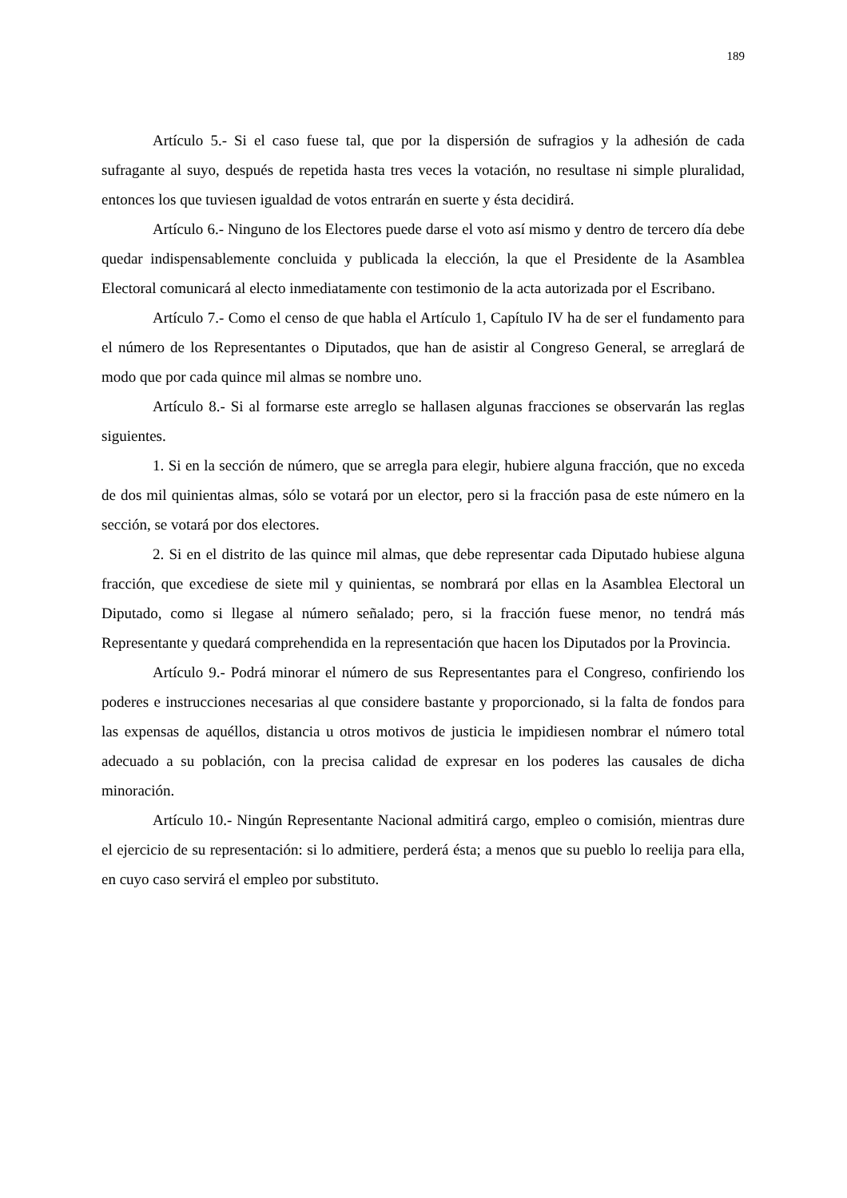189
Artículo 5.- Si el caso fuese tal, que por la dispersión de sufragios y la adhesión de cada sufragante al suyo, después de repetida hasta tres veces la votación, no resultase ni simple pluralidad, entonces los que tuviesen igualdad de votos entrarán en suerte y ésta decidirá.
Artículo 6.- Ninguno de los Electores puede darse el voto así mismo y dentro de tercero día debe quedar indispensablemente concluida y publicada la elección, la que el Presidente de la Asamblea Electoral comunicará al electo inmediatamente con testimonio de la acta autorizada por el Escribano.
Artículo 7.- Como el censo de que habla el Artículo 1, Capítulo IV ha de ser el fundamento para el número de los Representantes o Diputados, que han de asistir al Congreso General, se arreglará de modo que por cada quince mil almas se nombre uno.
Artículo 8.- Si al formarse este arreglo se hallasen algunas fracciones se observarán las reglas siguientes.
1. Si en la sección de número, que se arregla para elegir, hubiere alguna fracción, que no exceda de dos mil quinientas almas, sólo se votará por un elector, pero si la fracción pasa de este número en la sección, se votará por dos electores.
2. Si en el distrito de las quince mil almas, que debe representar cada Diputado hubiese alguna fracción, que excediese de siete mil y quinientas, se nombrará por ellas en la Asamblea Electoral un Diputado, como si llegase al número señalado; pero, si la fracción fuese menor, no tendrá más Representante y quedará comprehendida en la representación que hacen los Diputados por la Provincia.
Artículo 9.- Podrá minorar el número de sus Representantes para el Congreso, confiriendo los poderes e instrucciones necesarias al que considere bastante y proporcionado, si la falta de fondos para las expensas de aquéllos, distancia u otros motivos de justicia le impidiesen nombrar el número total adecuado a su población, con la precisa calidad de expresar en los poderes las causales de dicha minoración.
Artículo 10.- Ningún Representante Nacional admitirá cargo, empleo o comisión, mientras dure el ejercicio de su representación: si lo admitiere, perderá ésta; a menos que su pueblo lo reelija para ella, en cuyo caso servirá el empleo por substituto.